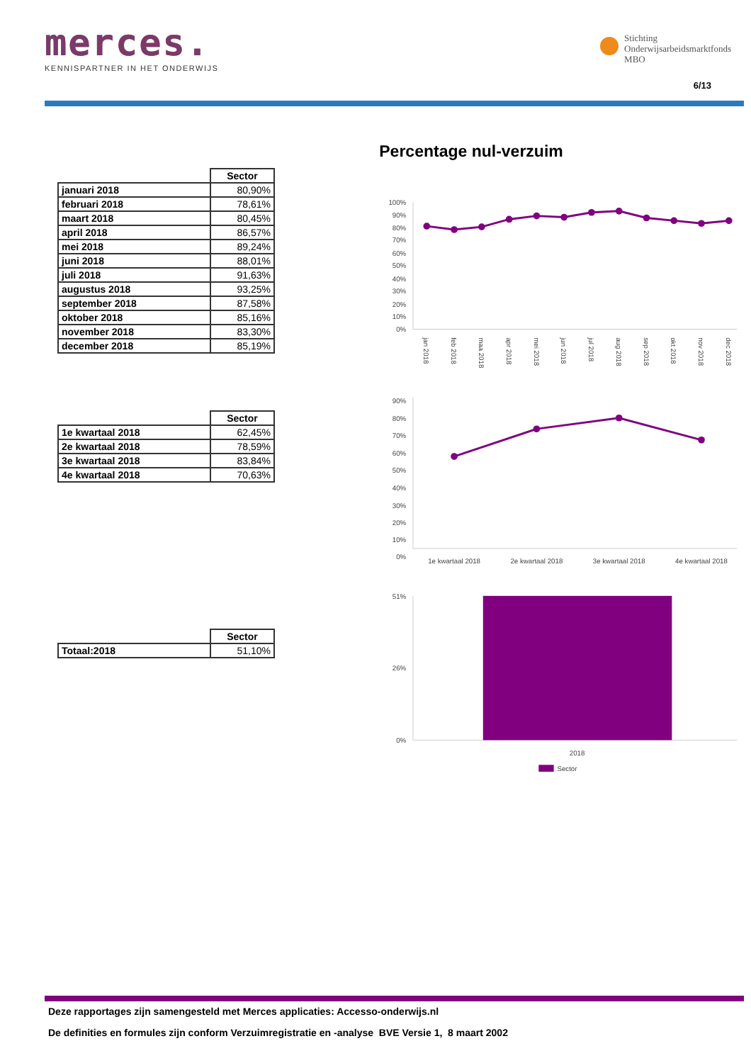merces.
KENNISPARTNER IN HET ONDERWIJS
Stichting
Onderwijsarbeidsmarktfonds
MBO
6/13
Percentage nul-verzuim
| | Sector |
| --- | --- |
| januari 2018 | 80,90% |
| februari 2018 | 78,61% |
| maart 2018 | 80,45% |
| april 2018 | 86,57% |
| mei 2018 | 89,24% |
| juni 2018 | 88,01% |
| juli 2018 | 91,63% |
| augustus 2018 | 93,25% |
| september 2018 | 87,58% |
| oktober 2018 | 85,16% |
| november 2018 | 83,30% |
| december 2018 | 85,19% |
100%
90%
80%
70%
60%
50%
40%
30%
20%
10%
0%
jan 2018
feb 2018
maa 2018
apr 2018
mei 2018
jun 2018
jul 2018
aug 2018
sep 2018
okt 2018
nov 2018
dec 2018
| | Sector |
| --- | --- |
| 1e kwartaal 2018 | 62,45% |
| 2e kwartaal 2018 | 78,59% |
| 3e kwartaal 2018 | 83,84% |
| 4e kwartaal 2018 | 70,63% |
90%
80%
70%
60%
50%
40%
30%
20%
10%
0%
1e kwartaal 2018
2e kwartaal 2018
3e kwartaal 2018
4e kwartaal 2018
| | Sector |
| --- | --- |
| Totaal:2018 | 51,10% |
51%
26%
0%
2018
Sector
Deze rapportages zijn samengesteld met Merces applicaties: Accesso-onderwijs.nl
De definities en formules zijn conform Verzuimregistratie en -analyse BVE Versie 1, 8 maart 2002